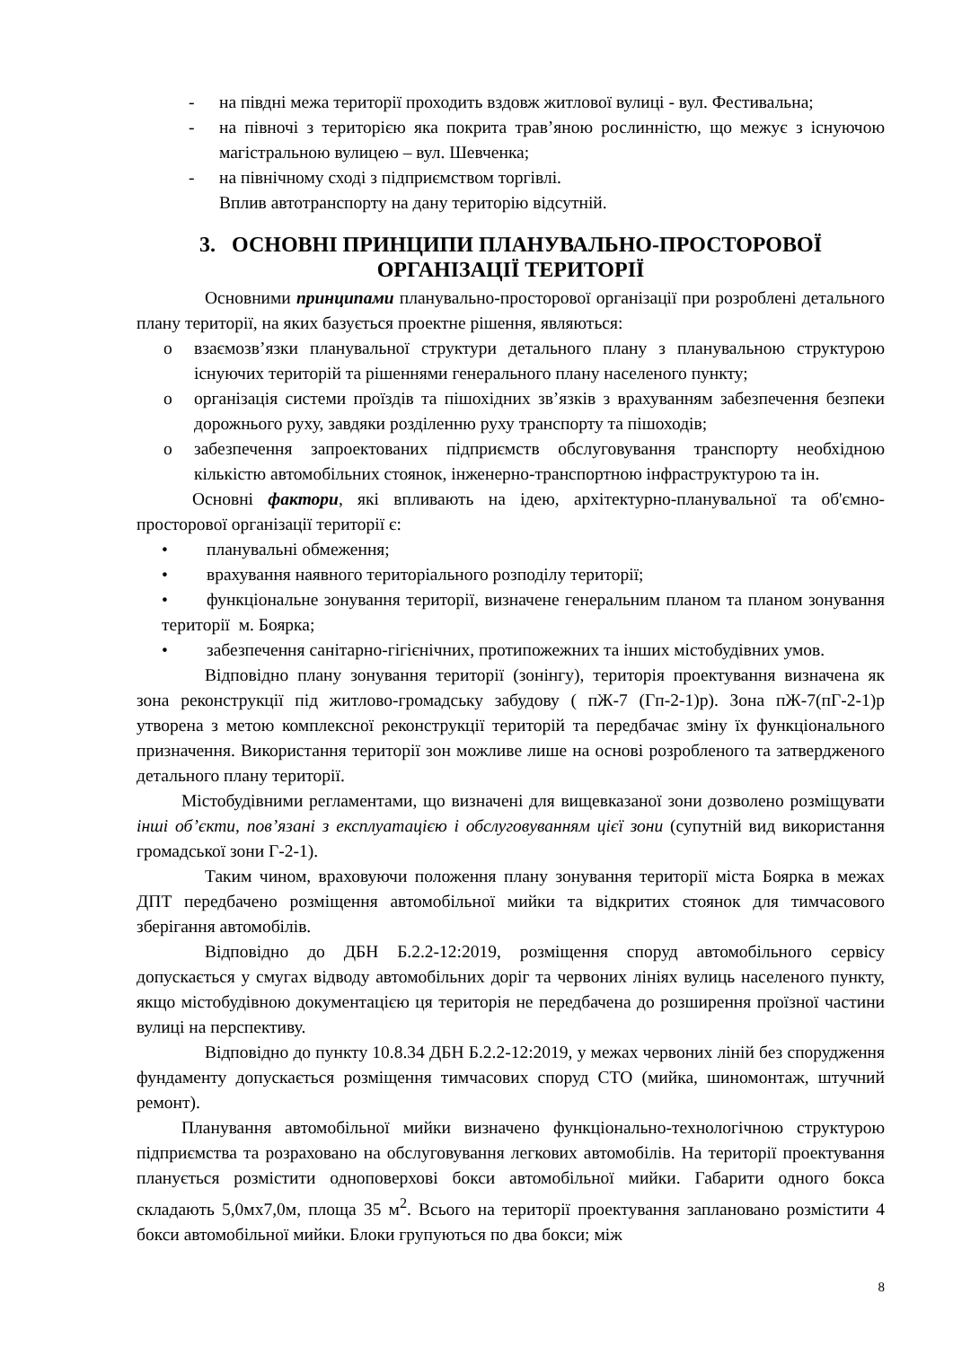- на півдні межа території проходить вздовж житлової вулиці - вул. Фестивальна;
- на півночі з територією яка покрита трав’яною рослинністю, що межує з існуючою магістральною вулицею – вул. Шевченка;
- на північному сході з підприємством торгівлі.
Вплив автотранспорту на дану територію відсутній.
3. ОСНОВНІ ПРИНЦИПИ ПЛАНУВАЛЬНО-ПРОСТОРОВОЇ ОРГАНІЗАЦІЇ ТЕРИТОРІЇ
Основними принципами планувально-просторової організації при розроблені детального плану території, на яких базується проектне рішення, являються:
o взаємозв’язки планувальної структури детального плану з планувальною структурою існуючих територій та рішеннями генерального плану населеного пункту;
o організація системи проїздів та пішохідних зв’язків з врахуванням забезпечення безпеки дорожнього руху, завдяки розділенню руху транспорту та пішоходів;
o забезпечення запроектованих підприємств обслуговування транспорту необхідною кількістю автомобільних стоянок, інженерно-транспортною інфраструктурою та ін.
Основні фактори, які впливають на ідею, архітектурно-планувальної та об'ємно-просторової організації території є:
• планувальні обмеження;
• врахування наявного територіального розподілу території;
• функціональне зонування території, визначене генеральним планом та планом зонування території м. Боярка;
• забезпечення санітарно-гігієнічних, протипожежних та інших містобудівних умов.
Відповідно плану зонування території (зонінгу), територія проектування визначена як зона реконструкції під житлово-громадську забудову ( пЖ-7 (Гп-2-1)р). Зона пЖ-7(пГ-2-1)р утворена з метою комплексної реконструкції територій та передбачає зміну їх функціонального призначення. Використання території зон можливе лише на основі розробленого та затвердженого детального плану території.
Містобудівними регламентами, що визначені для вищевказаної зони дозволено розміщувати інші об’єкти, пов’язані з експлуатацією і обслуговуванням цієї зони (супутній вид використання громадської зони Г-2-1).
Таким чином, враховуючи положення плану зонування території міста Боярка в межах ДПТ передбачено розміщення автомобільної мийки та відкритих стоянок для тимчасового зберігання автомобілів.
Відповідно до ДБН Б.2.2-12:2019, розміщення споруд автомобільного сервісу допускається у смугах відводу автомобільних доріг та червоних лініях вулиць населеного пункту, якщо містобудівною документацією ця територія не передбачена до розширення проїзної частини вулиці на перспективу.
Відповідно до пункту 10.8.34 ДБН Б.2.2-12:2019, у межах червоних ліній без спорудження фундаменту допускається розміщення тимчасових споруд СТО (мийка, шиномонтаж, штучний ремонт).
Планування автомобільної мийки визначено функціонально-технологічною структурою підприємства та розраховано на обслуговування легкових автомобілів. На території проектування планується розмістити одноповерхові бокси автомобільної мийки. Габарити одного бокса складають 5,0мх7,0м, площа 35 м<sup>2</sup>. Всього на території проектування заплановано розмістити 4 бокси автомобільної мийки. Блоки групуються по два бокси; між
8